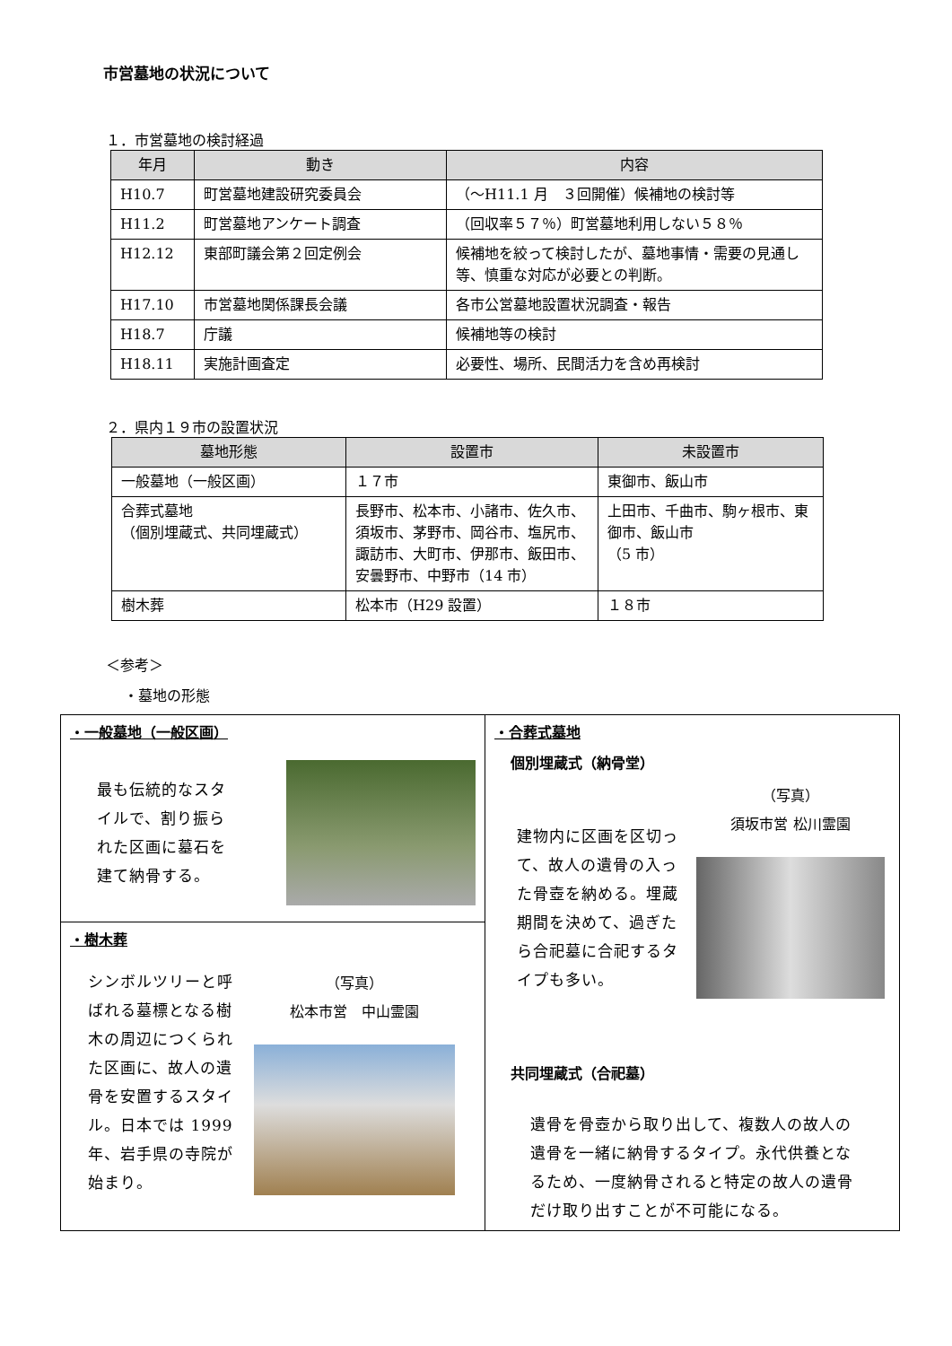市営墓地の状況について
１．市営墓地の検討経過
| 年月 | 動き | 内容 |
| --- | --- | --- |
| H10.7 | 町営墓地建設研究委員会 | （〜H11.1 月 ３回開催）候補地の検討等 |
| H11.2 | 町営墓地アンケート調査 | （回収率５７％）町営墓地利用しない５８％ |
| H12.12 | 東部町議会第２回定例会 | 候補地を絞って検討したが、墓地事情・需要の見通し等、慎重な対応が必要との判断。 |
| H17.10 | 市営墓地関係課長会議 | 各市公営墓地設置状況調査・報告 |
| H18.7 | 庁議 | 候補地等の検討 |
| H18.11 | 実施計画査定 | 必要性、場所、民間活力を含め再検討 |
２．県内１９市の設置状況
| 墓地形態 | 設置市 | 未設置市 |
| --- | --- | --- |
| 一般墓地（一般区画） | １７市 | 東御市、飯山市 |
| 合葬式墓地 （個別埋蔵式、共同埋蔵式） | 長野市、松本市、小諸市、佐久市、須坂市、茅野市、岡谷市、塩尻市、諏訪市、大町市、伊那市、飯田市、安曇野市、中野市（14 市） | 上田市、千曲市、駒ヶ根市、東御市、飯山市 （5 市） |
| 樹木葬 | 松本市（H29 設置） | １８市 |
＜参考＞
・墓地の形態
・一般墓地（一般区画）
最も伝統的なスタイルで、割り振られた区画に墓石を建て納骨する。
・樹木葬
シンボルツリーと呼ばれる墓標となる樹木の周辺につくられた区画に、故人の遺骨を安置するスタイル。日本では 1999 年、岩手県の寺院が始まり。
（写真）
松本市営　中山霊園
・合葬式墓地
個別埋蔵式（納骨堂）
建物内に区画を区切って、故人の遺骨の入った骨壺を納める。埋蔵期間を決めて、過ぎたら合祀墓に合祀するタイプも多い。
（写真）
須坂市営 松川霊園
共同埋蔵式（合祀墓）
遺骨を骨壺から取り出して、複数人の故人の遺骨を一緒に納骨するタイプ。永代供養となるため、一度納骨されると特定の故人の遺骨だけ取り出すことが不可能になる。